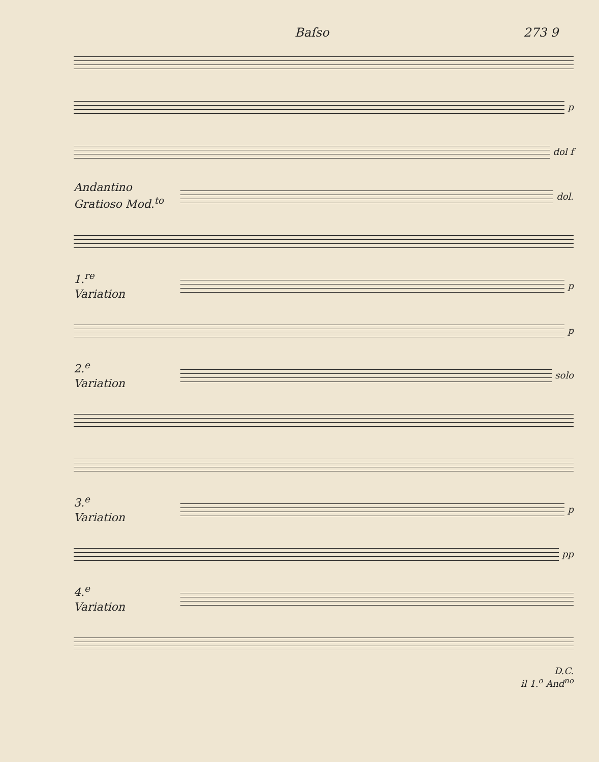Baſso 273 9
p
dol f
Andantino
Gratioso Mod.<sup>to</sup>
dol.
1.<sup>re</sup>
Variation
p
p
2.<sup>e</sup>
Variation
solo
3.<sup>e</sup>
Variation
p
pp
4.<sup>e</sup>
Variation
D.C.
il 1.<sup>o</sup> And<sup>no</sup>